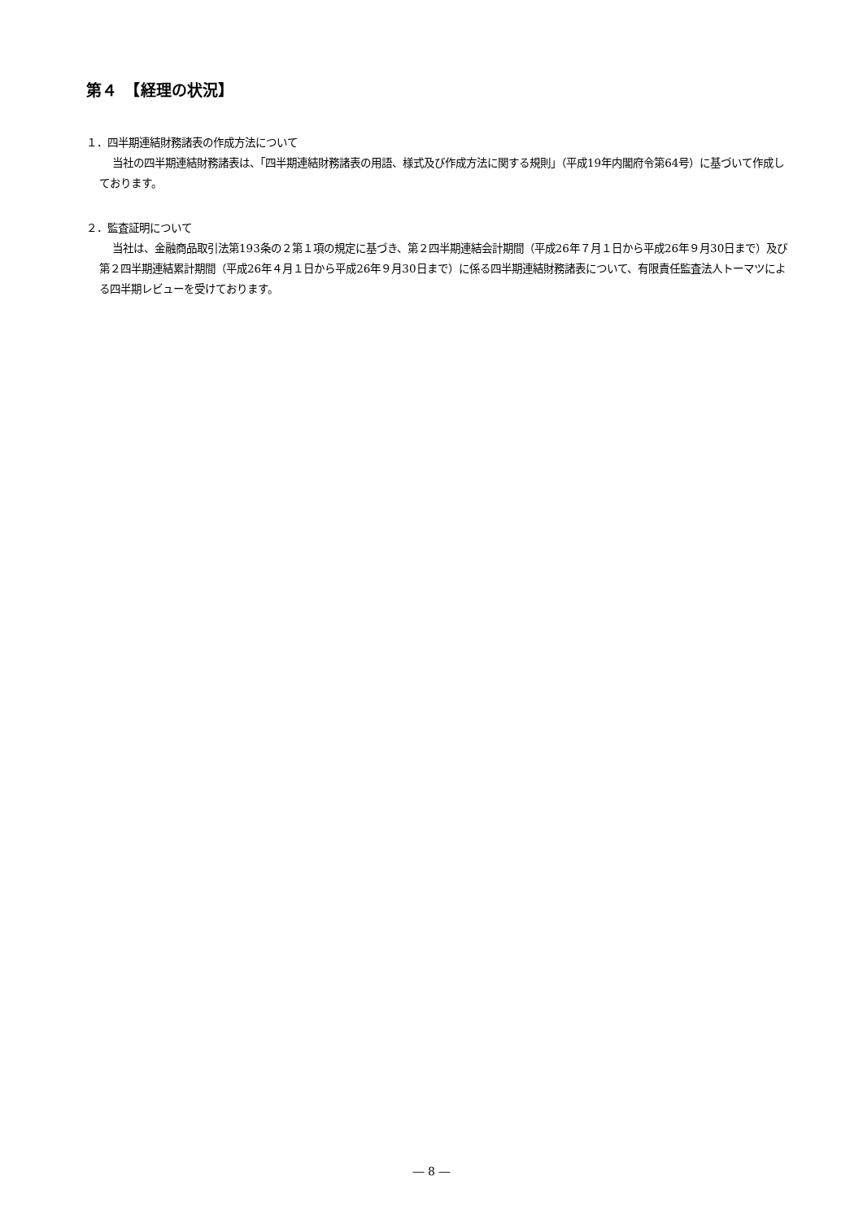第４　【経理の状況】
１．四半期連結財務諸表の作成方法について
当社の四半期連結財務諸表は、「四半期連結財務諸表の用語、様式及び作成方法に関する規則」（平成19年内閣府令第64号）に基づいて作成しております。
２．監査証明について
当社は、金融商品取引法第193条の２第１項の規定に基づき、第２四半期連結会計期間（平成26年７月１日から平成26年９月30日まで）及び第２四半期連結累計期間（平成26年４月１日から平成26年９月30日まで）に係る四半期連結財務諸表について、有限責任監査法人トーマツによる四半期レビューを受けております。
― 8 ―